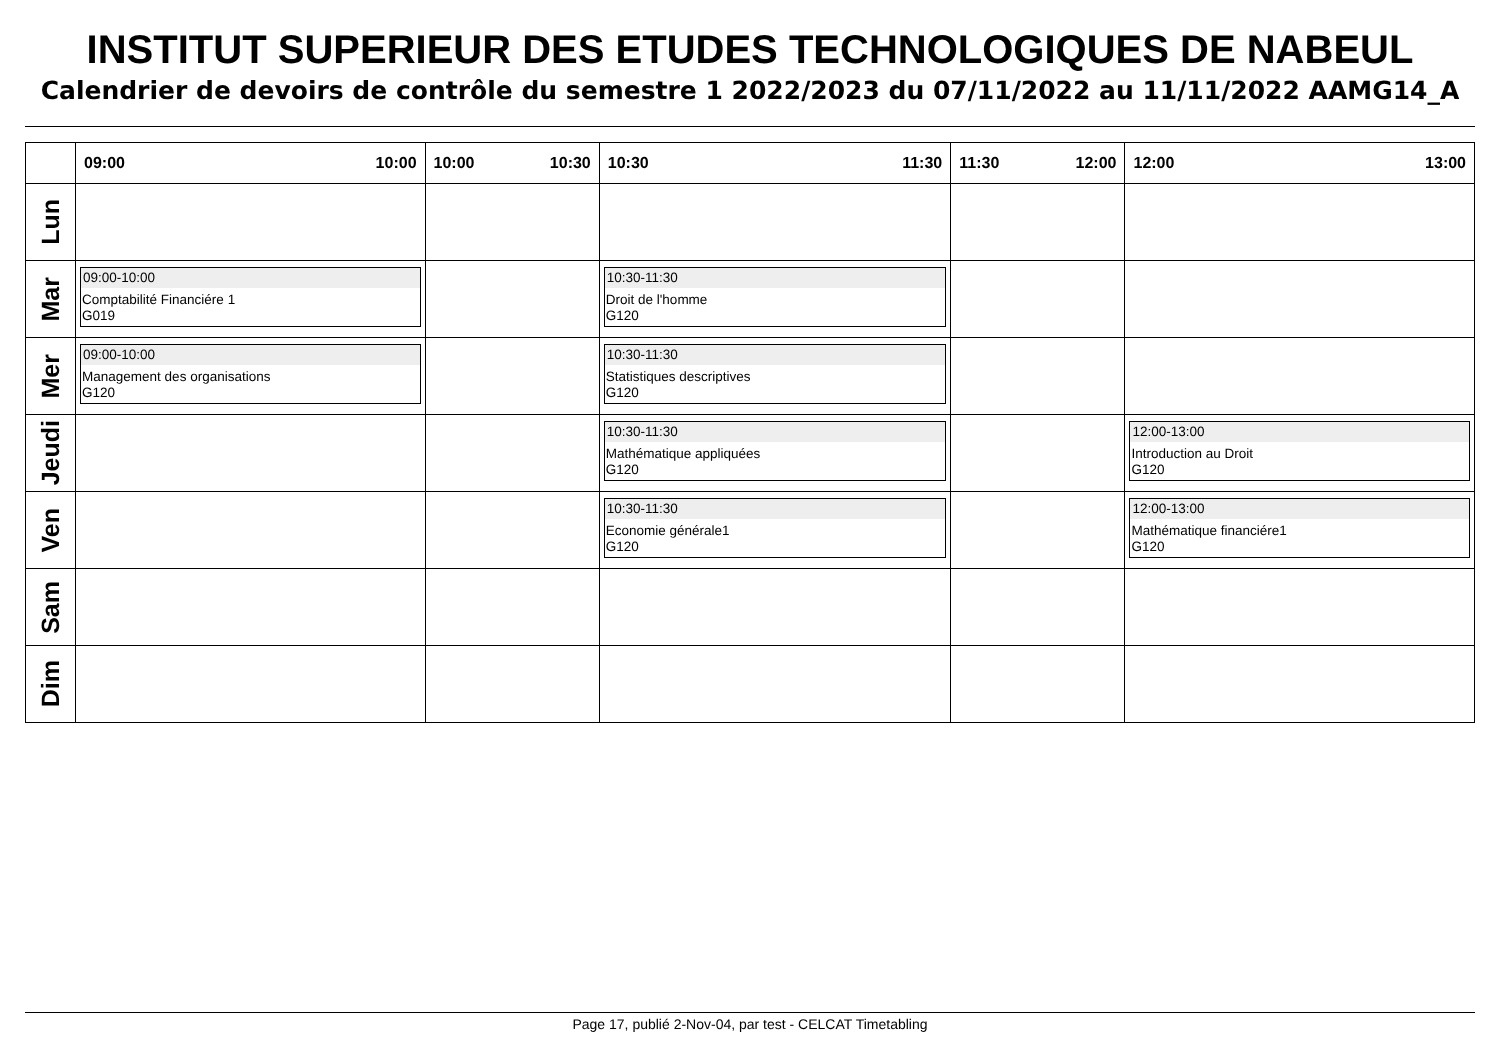INSTITUT SUPERIEUR DES ETUDES TECHNOLOGIQUES DE NABEUL
Calendrier de devoirs de contrôle du semestre 1 2022/2023 du 07/11/2022 au 11/11/2022 AAMG14_A
| | 09:00 10:00 | 10:00 10:30 | 10:30 11:30 | 11:30 12:00 | 12:00 13:00 |
| --- | --- | --- | --- | --- | --- |
| Lun | | | | | |
| Mar | 09:00-10:00 Comptabilité Financiére 1 G019 | | 10:30-11:30 Droit de l'homme G120 | | |
| Mer | 09:00-10:00 Management des organisations G120 | | 10:30-11:30 Statistiques descriptives G120 | | |
| Jeudi | | | 10:30-11:30 Mathématique appliquées G120 | | 12:00-13:00 Introduction au Droit G120 |
| Ven | | | 10:30-11:30 Economie générale1 G120 | | 12:00-13:00 Mathématique financiére1 G120 |
| Sam | | | | | |
| Dim | | | | | |
Page 17, publié 2-Nov-04, par test - CELCAT Timetabling